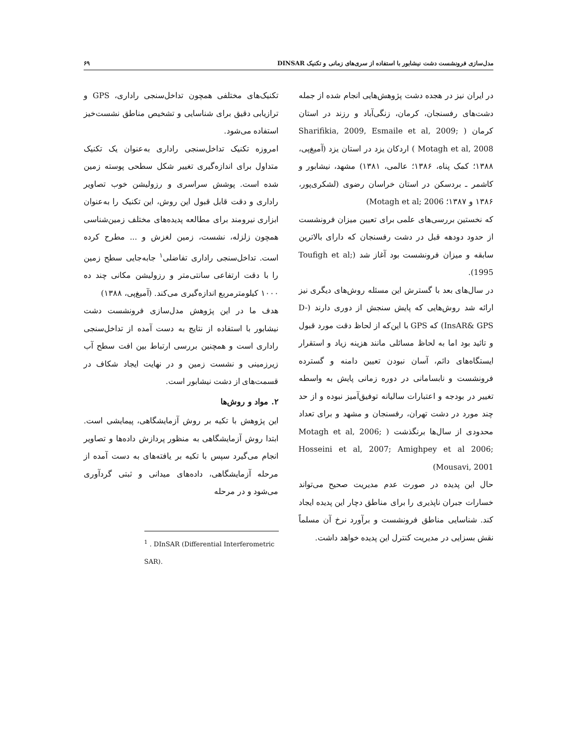مدل‌سازی فرونشست دشت نیشابور با استفاده از سری‌های زمانی و تکنیک DINSAR ۶۹
در ایران نیز در هجده دشت پژوهش‌هایی انجام شده از جمله دشت‌های رفسنجان، کرمان، زنگی‌آباد و رزند در استان کرمان ( Sharifikia, 2009, Esmaile et al, 2009; Motagh et al, 2008 ) اردکان یزد در استان یزد (آمیغ‌پی، ۱۳۸۸؛ کمک پناه، ۱۳۸۶؛ عالمی، ۱۳۸۱) مشهد، نیشابور و کاشمر ـ بردسکن در استان خراسان رضوی (لشکری‌پور، ۱۳۸۶ و ۱۳۸۷؛ Motagh et al; 2006)
که نخستین بررسی‌های علمی برای تعیین میزان فرونشست از حدود دودهه قبل در دشت رفسنجان که دارای بالاترین سابقه و میزان فرونشست بود آغاز شد (Toufigh et al; 1995).
در سال‌های بعد با گسترش این مسئله روش‌های دیگری نیز ارائه شد روش‌هایی که پایش سنجش از دوری دارند (D-InsAR& GPS) که GPS با این‌که از لحاظ دقت مورد قبول و تائید بود اما به لحاظ مسائلی مانند هزینه زیاد و استقرار ایستگاه‌های دائم، آسان نبودن تعیین دامنه و گسترده فرونشست و نابسامانی در دوره زمانی پایش به واسطه تغییر در بودجه و اعتبارات سالیانه توفیق‌آمیز نبوده و از حد چند مورد در دشت تهران، رفسنجان و مشهد و برای تعداد محدودی از سال‌ها برنگذشت ( Motagh et al, 2006; Hosseini et al, 2007; Amighpey et al 2006; Mousavi, 2001)
حال این پدیده در صورت عدم مدیریت صحیح می‌تواند خسارات جبران ناپذیری را برای مناطق دچار این پدیده ایجاد کند. شناسایی مناطق فرونشست و برآورد نرخ آن مسلماً نقش بسزایی در مدیریت کنترل این پدیده خواهد داشت.
تکنیک‌های مختلفی همچون تداخل‌سنجی راداری، GPS و ترازیابی دقیق برای شناسایی و تشخیص مناطق نشست‌خیز استفاده می‌شود.
امروزه تکنیک تداخل‌سنجی راداری به‌عنوان یک تکنیک متداول برای اندازه‌گیری تغییر شکل سطحی پوسته زمین شده است. پوشش سراسری و رزولیشن خوب تصاویر راداری و دقت قابل قبول این روش، این تکنیک را به‌عنوان ابزاری نیرومند برای مطالعه پدیده‌های مختلف زمین‌شناسی همچون زلزله، نشست، زمین لغزش و ... مطرح کرده است. تداخل‌سنجی راداری تفاضلی<sup>۱</sup> جابه‌جایی سطح زمین را با دقت ارتفاعی سانتی‌متر و رزولیشن مکانی چند ده ۱۰۰۰ کیلومترمربع اندازه‌گیری می‌کند. (آمیغ‌پی، ۱۳۸۸)
هدف ما در این پژوهش مدل‌سازی فرونشست دشت نیشابور با استفاده از نتایج به دست آمده از تداخل‌سنجی راداری است و همچنین بررسی ارتباط بین افت سطح آب زیرزمینی و نشست زمین و در نهایت ایجاد شکاف در قسمت‌های از دشت نیشابور است.
۲. مواد و روش‌ها
این پژوهش با تکیه بر روش آزمایشگاهی، پیمایشی است. ابتدا روش آزمایشگاهی به منظور پردازش داده‌ها و تصاویر انجام می‌گیرد سپس با تکیه بر یافته‌های به دست آمده از مرحله آزمایشگاهی، داده‌های میدانی و ثبتی گردآوری می‌شود و در مرحله
<sup>1</sup> . DInSAR (Differential Interferometric SAR).